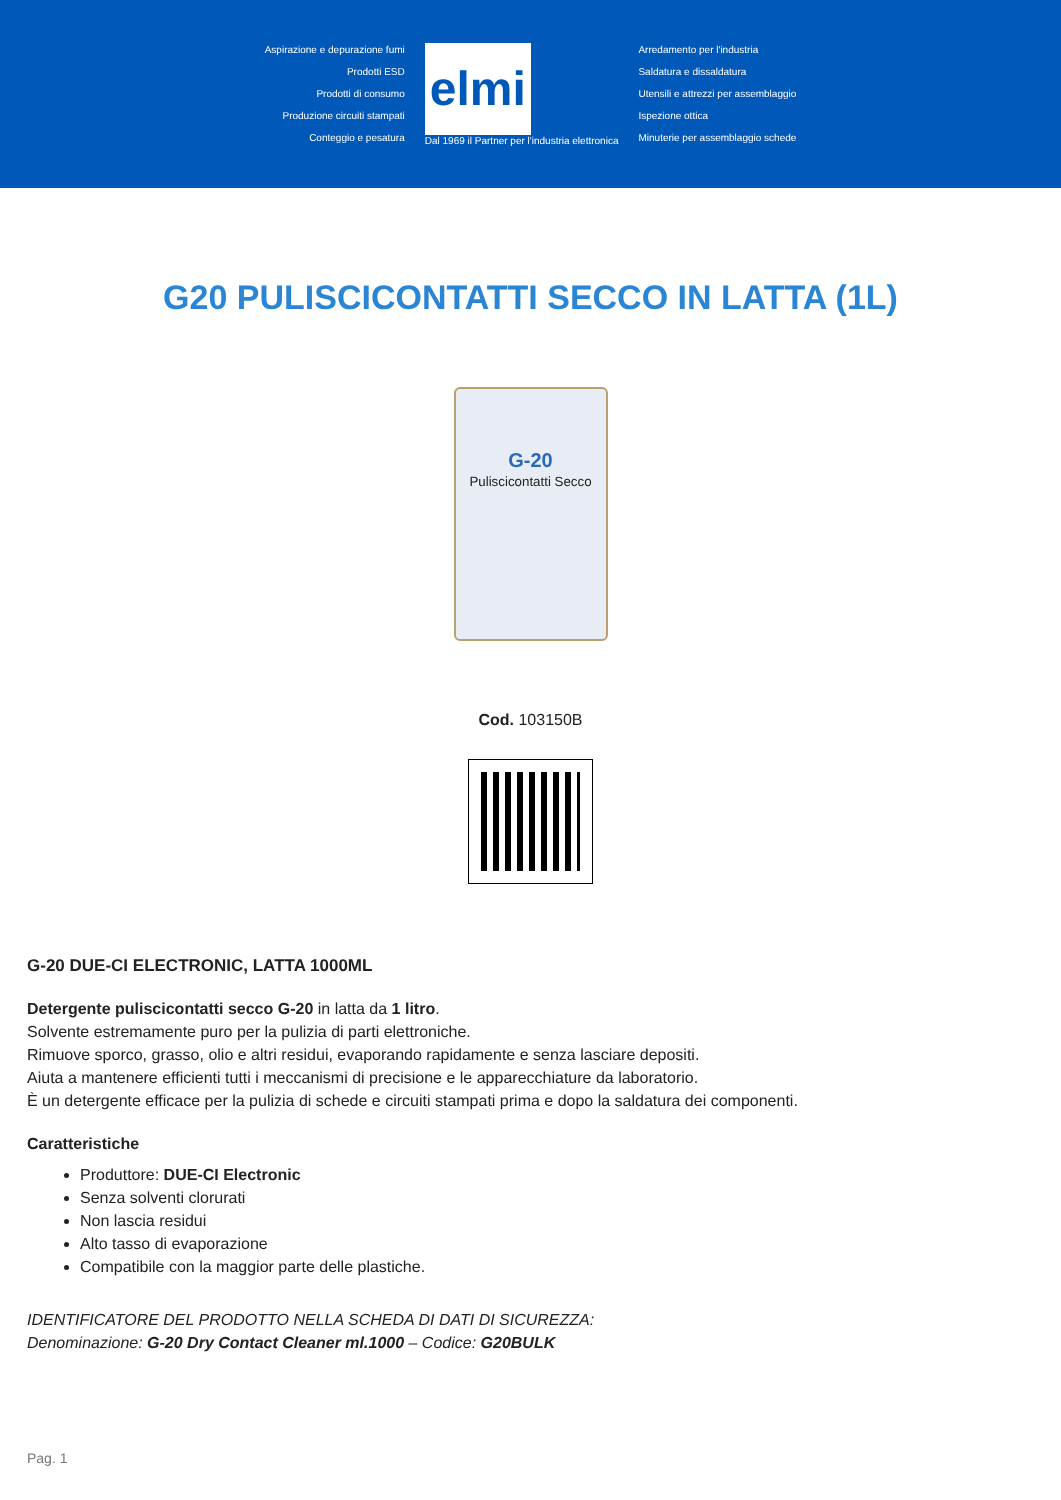Aspirazione e depurazione fumi
Prodotti ESD
Prodotti di consumo
Produzione circuiti stampati
Conteggio e pesatura
elmi
Dal 1969 il Partner per l'industria elettronica
Arredamento per l'industria
Saldatura e dissaldatura
Utensili e attrezzi per assemblaggio
Ispezione ottica
Minuterie per assemblaggio schede
G20 PULISCICONTATTI SECCO IN LATTA (1L)
G-20
Pulisci­contatti Secco
Cod. 103150B
G-20 DUE-CI ELECTRONIC, LATTA 1000ML
Detergente pulisci­contatti secco G-20 in latta da 1 litro.
Solvente estremamente puro per la pulizia di parti elettroniche.
Rimuove sporco, grasso, olio e altri residui, evaporando rapidamente e senza lasciare depositi.
Aiuta a mantenere efficienti tutti i meccanismi di precisione e le apparecchiature da laboratorio.
È un detergente efficace per la pulizia di schede e circuiti stampati prima e dopo la saldatura dei componenti.
Caratteristiche
Produttore: DUE-CI Electronic
Senza solventi clorurati
Non lascia residui
Alto tasso di evaporazione
Compatibile con la maggior parte delle plastiche.
IDENTIFICATORE DEL PRODOTTO NELLA SCHEDA DI DATI DI SICUREZZA:
Denominazione: G-20 Dry Contact Cleaner ml.1000 – Codice: G20BULK
Pag. 1